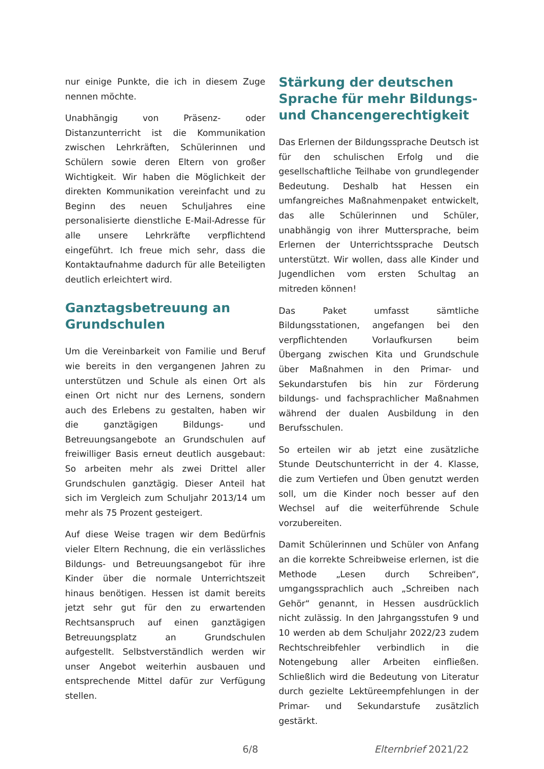nur einige Punkte, die ich in diesem Zuge nennen möchte.
Unabhängig von Präsenz- oder Distanzunterricht ist die Kommunikation zwischen Lehrkräften, Schülerinnen und Schülern sowie deren Eltern von großer Wichtigkeit. Wir haben die Möglichkeit der direkten Kommunikation vereinfacht und zu Beginn des neuen Schuljahres eine personalisierte dienstliche E-Mail-Adresse für alle unsere Lehrkräfte verpflichtend eingeführt. Ich freue mich sehr, dass die Kontaktaufnahme dadurch für alle Beteiligten deutlich erleichtert wird.
Ganztagsbetreuung an Grundschulen
Um die Vereinbarkeit von Familie und Beruf wie bereits in den vergangenen Jahren zu unterstützen und Schule als einen Ort als einen Ort nicht nur des Lernens, sondern auch des Erlebens zu gestalten, haben wir die ganztägigen Bildungs- und Betreuungsangebote an Grundschulen auf freiwilliger Basis erneut deutlich ausgebaut: So arbeiten mehr als zwei Drittel aller Grundschulen ganztägig. Dieser Anteil hat sich im Vergleich zum Schuljahr 2013/14 um mehr als 75 Prozent gesteigert.
Auf diese Weise tragen wir dem Bedürfnis vieler Eltern Rechnung, die ein verlässliches Bildungs- und Betreuungsangebot für ihre Kinder über die normale Unterrichtszeit hinaus benötigen. Hessen ist damit bereits jetzt sehr gut für den zu erwartenden Rechtsanspruch auf einen ganztägigen Betreuungsplatz an Grundschulen aufgestellt. Selbstverständlich werden wir unser Angebot weiterhin ausbauen und entsprechende Mittel dafür zur Verfügung stellen.
Stärkung der deutschen Sprache für mehr Bildungs- und Chancengerechtigkeit
Das Erlernen der Bildungssprache Deutsch ist für den schulischen Erfolg und die gesellschaftliche Teilhabe von grundlegender Bedeutung. Deshalb hat Hessen ein umfangreiches Maßnahmenpaket entwickelt, das alle Schülerinnen und Schüler, unabhängig von ihrer Muttersprache, beim Erlernen der Unterrichtssprache Deutsch unterstützt. Wir wollen, dass alle Kinder und Jugendlichen vom ersten Schultag an mitreden können!
Das Paket umfasst sämtliche Bildungsstationen, angefangen bei den verpflichtenden Vorlaufkursen beim Übergang zwischen Kita und Grundschule über Maßnahmen in den Primar- und Sekundarstufen bis hin zur Förderung bildungs- und fachsprachlicher Maßnahmen während der dualen Ausbildung in den Berufsschulen.
So erteilen wir ab jetzt eine zusätzliche Stunde Deutschunterricht in der 4. Klasse, die zum Vertiefen und Üben genutzt werden soll, um die Kinder noch besser auf den Wechsel auf die weiterführende Schule vorzubereiten.
Damit Schülerinnen und Schüler von Anfang an die korrekte Schreibweise erlernen, ist die Methode „Lesen durch Schreiben“, umgangssprachlich auch „Schreiben nach Gehör“ genannt, in Hessen ausdrücklich nicht zulässig. In den Jahrgangsstufen 9 und 10 werden ab dem Schuljahr 2022/23 zudem Rechtschreibfehler verbindlich in die Notengebung aller Arbeiten einfließen. Schließlich wird die Bedeutung von Literatur durch gezielte Lektüreempfehlungen in der Primar- und Sekundarstufe zusätzlich gestärkt.
6/8 Elternbrief 2021/22